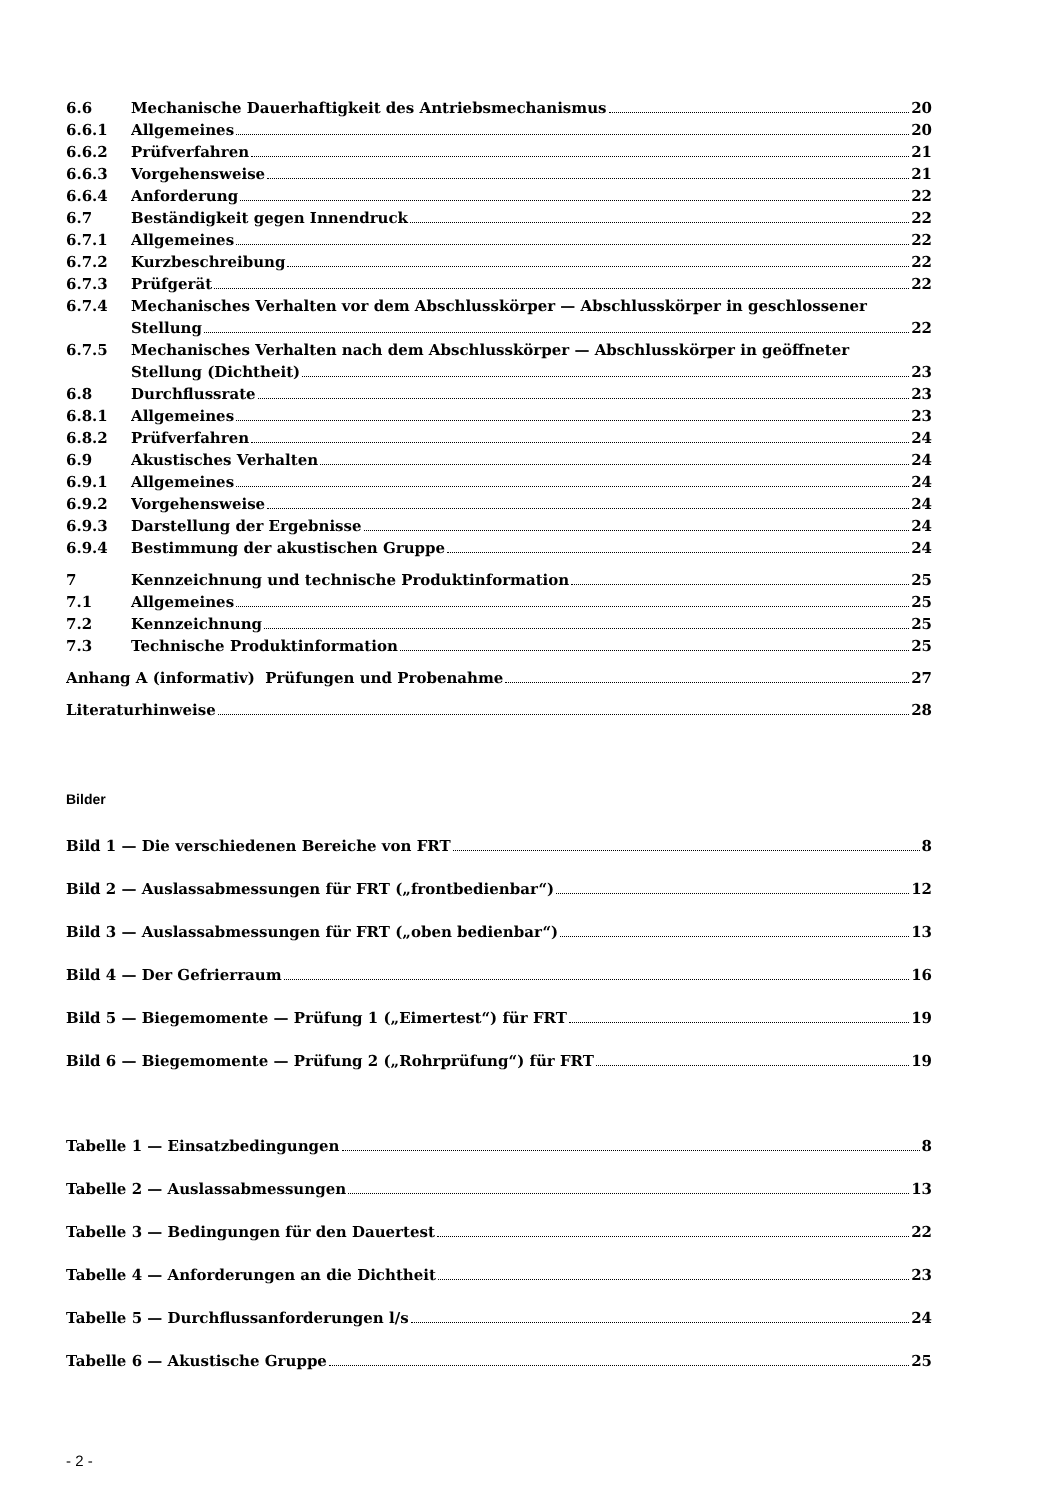6.6 Mechanische Dauerhaftigkeit des Antriebsmechanismus
20
6.6.1 Allgemeines 20
6.6.2 Prüfverfahren 21
6.6.3 Vorgehensweise 21
6.6.4 Anforderung 22
6.7 Beständigkeit gegen Innendruck 22
6.7.1 Allgemeines 22
6.7.2 Kurzbeschreibung 22
6.7.3 Prüfgerät 22
6.7.4 Mechanisches Verhalten vor dem Abschlusskörper — Abschlusskörper in geschlossener
Stellung 22
6.7.5 Mechanisches Verhalten nach dem Abschlusskörper — Abschlusskörper in geöffneter
Stellung (Dichtheit) 23
6.8 Durchflussrate 23
6.8.1 Allgemeines 23
6.8.2 Prüfverfahren 24
6.9 Akustisches Verhalten 24
6.9.1 Allgemeines 24
6.9.2 Vorgehensweise 24
6.9.3 Darstellung der Ergebnisse 24
6.9.4 Bestimmung der akustischen Gruppe
24
7 Kennzeichnung und technische Produktinformation
25
7.1 Allgemeines 25
7.2 Kennzeichnung 25
7.3 Technische Produktinformation 25
Anhang A (informativ) Prüfungen und Probenahme
27
Literaturhinweise 28
Bilder
Bild 1 — Die verschiedenen Bereiche von FRT
8
Bild 2 — Auslassabmessungen für FRT („frontbedienbar“)
12
Bild 3 — Auslassabmessungen für FRT („oben bedienbar“)
13
Bild 4 — Der Gefrierraum 16
Bild 5 — Biegemomente — Prüfung 1 („Eimertest“) für FRT
19
Bild 6 — Biegemomente — Prüfung 2 („Rohrprüfung“) für FRT
19
Tabelle 1 — Einsatzbedingungen 8
Tabelle 2 — Auslassabmessungen 13
Tabelle 3 — Bedingungen für den Dauertest
22
Tabelle 4 — Anforderungen an die Dichtheit
23
Tabelle 5 — Durchflussanforderungen l/s
24
Tabelle 6 — Akustische Gruppe 25
- 2 -